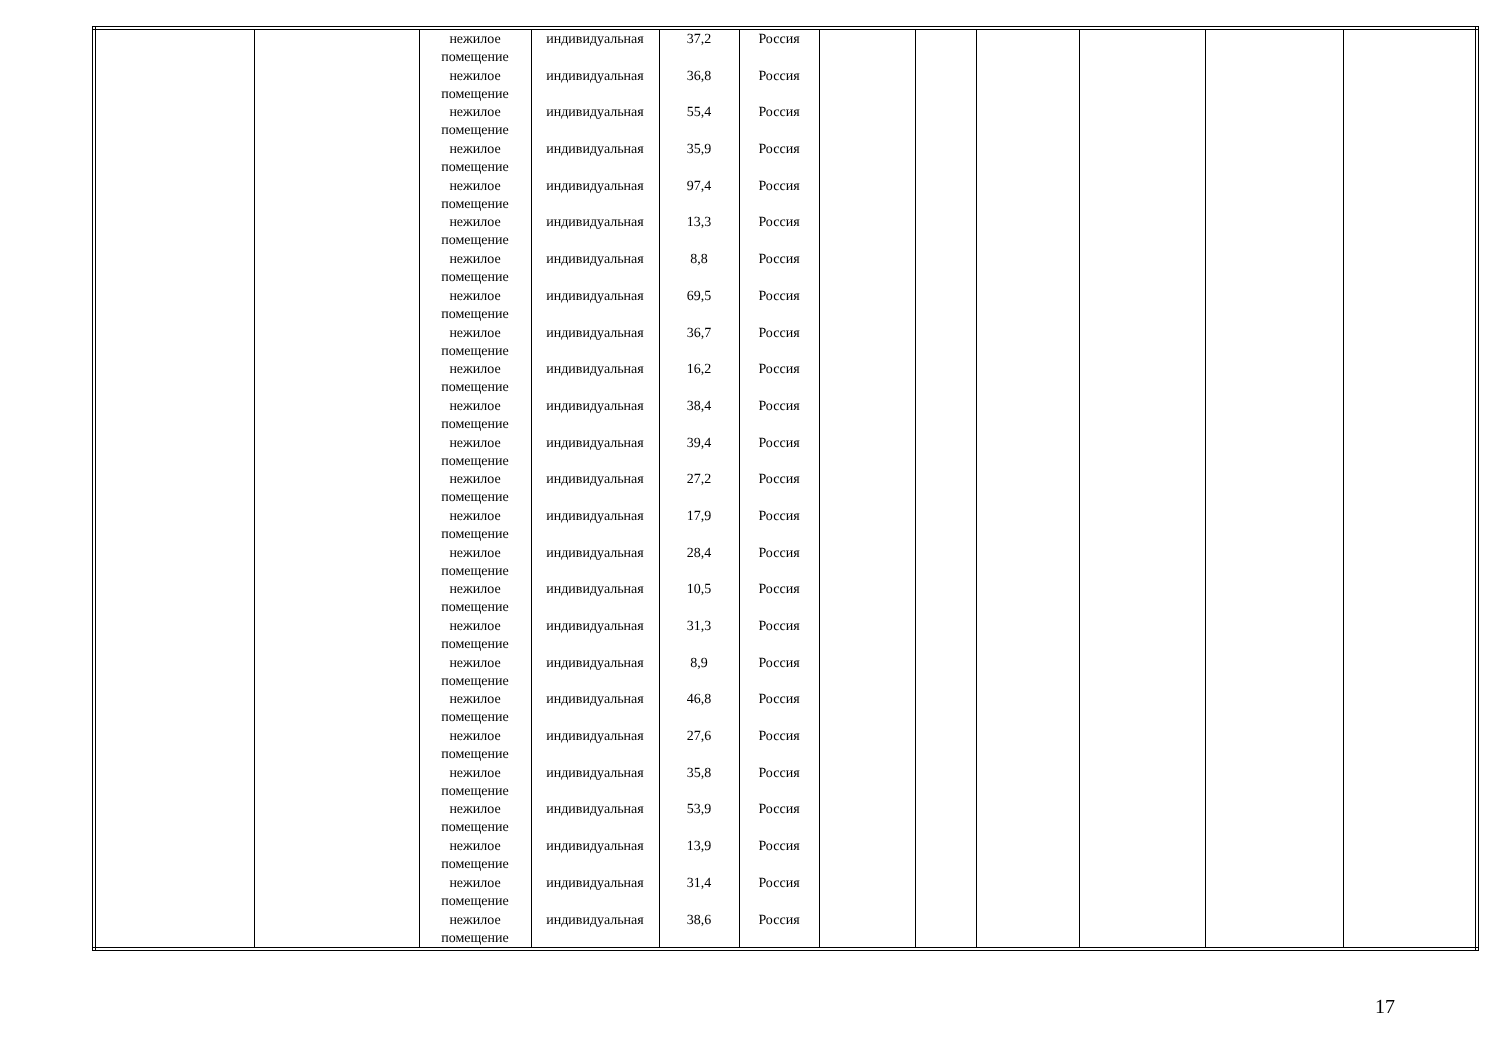| | | нежилое помещение | индивидуальная | 37,2 | Россия | | | | | | |
| | | нежилое помещение | индивидуальная | 36,8 | Россия | | | | | | |
| | | нежилое помещение | индивидуальная | 55,4 | Россия | | | | | | |
| | | нежилое помещение | индивидуальная | 35,9 | Россия | | | | | | |
| | | нежилое помещение | индивидуальная | 97,4 | Россия | | | | | | |
| | | нежилое помещение | индивидуальная | 13,3 | Россия | | | | | | |
| | | нежилое помещение | индивидуальная | 8,8 | Россия | | | | | | |
| | | нежилое помещение | индивидуальная | 69,5 | Россия | | | | | | |
| | | нежилое помещение | индивидуальная | 36,7 | Россия | | | | | | |
| | | нежилое помещение | индивидуальная | 16,2 | Россия | | | | | | |
| | | нежилое помещение | индивидуальная | 38,4 | Россия | | | | | | |
| | | нежилое помещение | индивидуальная | 39,4 | Россия | | | | | | |
| | | нежилое помещение | индивидуальная | 27,2 | Россия | | | | | | |
| | | нежилое помещение | индивидуальная | 17,9 | Россия | | | | | | |
| | | нежилое помещение | индивидуальная | 28,4 | Россия | | | | | | |
| | | нежилое помещение | индивидуальная | 10,5 | Россия | | | | | | |
| | | нежилое помещение | индивидуальная | 31,3 | Россия | | | | | | |
| | | нежилое помещение | индивидуальная | 8,9 | Россия | | | | | | |
| | | нежилое помещение | индивидуальная | 46,8 | Россия | | | | | | |
| | | нежилое помещение | индивидуальная | 27,6 | Россия | | | | | | |
| | | нежилое помещение | индивидуальная | 35,8 | Россия | | | | | | |
| | | нежилое помещение | индивидуальная | 53,9 | Россия | | | | | | |
| | | нежилое помещение | индивидуальная | 13,9 | Россия | | | | | | |
| | | нежилое помещение | индивидуальная | 31,4 | Россия | | | | | | |
| | | нежилое помещение | индивидуальная | 38,6 | Россия | | | | | | |
17